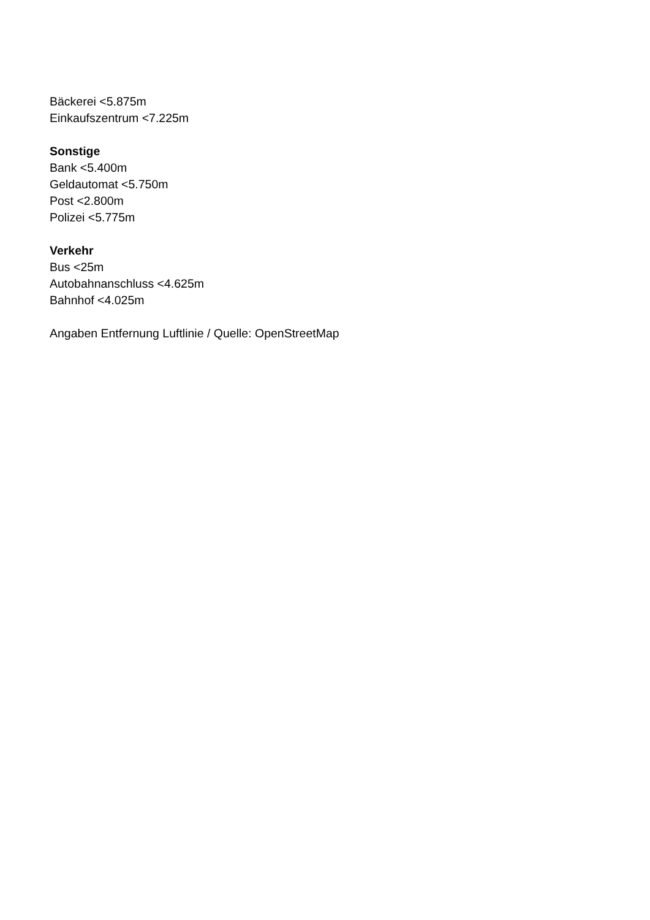Bäckerei <5.875m
Einkaufszentrum <7.225m
Sonstige
Bank <5.400m
Geldautomat <5.750m
Post <2.800m
Polizei <5.775m
Verkehr
Bus <25m
Autobahnanschluss <4.625m
Bahnhof <4.025m
Angaben Entfernung Luftlinie / Quelle: OpenStreetMap